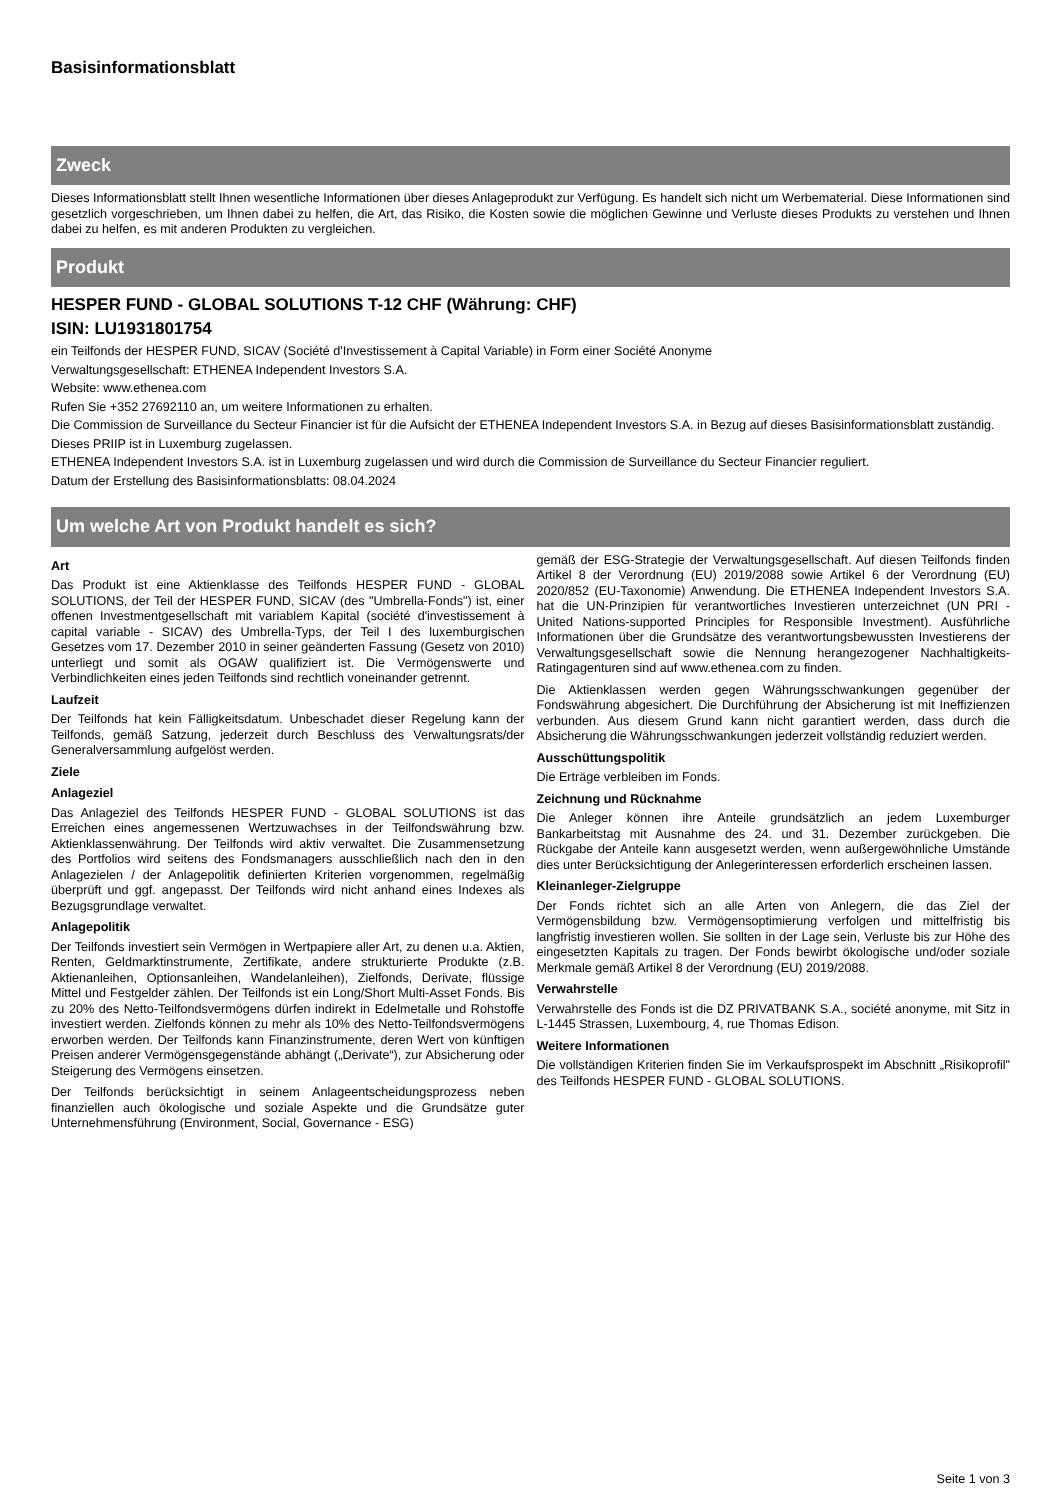Basisinformationsblatt
Zweck
Dieses Informationsblatt stellt Ihnen wesentliche Informationen über dieses Anlageprodukt zur Verfügung. Es handelt sich nicht um Werbematerial. Diese Informationen sind gesetzlich vorgeschrieben, um Ihnen dabei zu helfen, die Art, das Risiko, die Kosten sowie die möglichen Gewinne und Verluste dieses Produkts zu verstehen und Ihnen dabei zu helfen, es mit anderen Produkten zu vergleichen.
Produkt
HESPER FUND - GLOBAL SOLUTIONS T-12 CHF (Währung: CHF)
ISIN: LU1931801754
ein Teilfonds der HESPER FUND, SICAV (Société d'Investissement à Capital Variable) in Form einer Société Anonyme
Verwaltungsgesellschaft: ETHENEA Independent Investors S.A.
Website: www.ethenea.com
Rufen Sie +352 27692110 an, um weitere Informationen zu erhalten.
Die Commission de Surveillance du Secteur Financier ist für die Aufsicht der ETHENEA Independent Investors S.A. in Bezug auf dieses Basisinformationsblatt zuständig.
Dieses PRIIP ist in Luxemburg zugelassen.
ETHENEA Independent Investors S.A. ist in Luxemburg zugelassen und wird durch die Commission de Surveillance du Secteur Financier reguliert.
Datum der Erstellung des Basisinformationsblatts: 08.04.2024
Um welche Art von Produkt handelt es sich?
Art
Das Produkt ist eine Aktienklasse des Teilfonds HESPER FUND - GLOBAL SOLUTIONS, der Teil der HESPER FUND, SICAV (des "Umbrella-Fonds") ist, einer offenen Investmentgesellschaft mit variablem Kapital (société d'investissement à capital variable - SICAV) des Umbrella-Typs, der Teil I des luxemburgischen Gesetzes vom 17. Dezember 2010 in seiner geänderten Fassung (Gesetz von 2010) unterliegt und somit als OGAW qualifiziert ist. Die Vermögenswerte und Verbindlichkeiten eines jeden Teilfonds sind rechtlich voneinander getrennt.
Laufzeit
Der Teilfonds hat kein Fälligkeitsdatum. Unbeschadet dieser Regelung kann der Teilfonds, gemäß Satzung, jederzeit durch Beschluss des Verwaltungsrats/der Generalversammlung aufgelöst werden.
Ziele
Anlageziel
Das Anlageziel des Teilfonds HESPER FUND - GLOBAL SOLUTIONS ist das Erreichen eines angemessenen Wertzuwachses in der Teilfondswährung bzw. Aktienklassenwährung. Der Teilfonds wird aktiv verwaltet. Die Zusammensetzung des Portfolios wird seitens des Fondsmanagers ausschließlich nach den in den Anlagezielen / der Anlagepolitik definierten Kriterien vorgenommen, regelmäßig überprüft und ggf. angepasst. Der Teilfonds wird nicht anhand eines Indexes als Bezugsgrundlage verwaltet.
Anlagepolitik
Der Teilfonds investiert sein Vermögen in Wertpapiere aller Art, zu denen u.a. Aktien, Renten, Geldmarktinstrumente, Zertifikate, andere strukturierte Produkte (z.B. Aktienanleihen, Optionsanleihen, Wandelanleihen), Zielfonds, Derivate, flüssige Mittel und Festgelder zählen. Der Teilfonds ist ein Long/Short Multi-Asset Fonds. Bis zu 20% des Netto-Teilfondsvermögens dürfen indirekt in Edelmetalle und Rohstoffe investiert werden. Zielfonds können zu mehr als 10% des Netto-Teilfondsvermögens erworben werden. Der Teilfonds kann Finanzinstrumente, deren Wert von künftigen Preisen anderer Vermögensgegenstände abhängt („Derivate“), zur Absicherung oder Steigerung des Vermögens einsetzen.
Der Teilfonds berücksichtigt in seinem Anlageentscheidungsprozess neben finanziellen auch ökologische und soziale Aspekte und die Grundsätze guter Unternehmensführung (Environment, Social, Governance - ESG)
gemäß der ESG-Strategie der Verwaltungsgesellschaft. Auf diesen Teilfonds finden Artikel 8 der Verordnung (EU) 2019/2088 sowie Artikel 6 der Verordnung (EU) 2020/852 (EU-Taxonomie) Anwendung. Die ETHENEA Independent Investors S.A. hat die UN-Prinzipien für verantwortliches Investieren unterzeichnet (UN PRI - United Nations-supported Principles for Responsible Investment). Ausführliche Informationen über die Grundsätze des verantwortungsbewussten Investierens der Verwaltungsgesellschaft sowie die Nennung herangezogener Nachhaltigkeits-Ratingagenturen sind auf www.ethenea.com zu finden.
Die Aktienklassen werden gegen Währungsschwankungen gegenüber der Fondswährung abgesichert. Die Durchführung der Absicherung ist mit Ineffizienzen verbunden. Aus diesem Grund kann nicht garantiert werden, dass durch die Absicherung die Währungsschwankungen jederzeit vollständig reduziert werden.
Ausschüttungspolitik
Die Erträge verbleiben im Fonds.
Zeichnung und Rücknahme
Die Anleger können ihre Anteile grundsätzlich an jedem Luxemburger Bankarbeitstag mit Ausnahme des 24. und 31. Dezember zurückgeben. Die Rückgabe der Anteile kann ausgesetzt werden, wenn außergewöhnliche Umstände dies unter Berücksichtigung der Anlegerinteressen erforderlich erscheinen lassen.
Kleinanleger-Zielgruppe
Der Fonds richtet sich an alle Arten von Anlegern, die das Ziel der Vermögensbildung bzw. Vermögensoptimierung verfolgen und mittelfristig bis langfristig investieren wollen. Sie sollten in der Lage sein, Verluste bis zur Höhe des eingesetzten Kapitals zu tragen. Der Fonds bewirbt ökologische und/oder soziale Merkmale gemäß Artikel 8 der Verordnung (EU) 2019/2088.
Verwahrstelle
Verwahrstelle des Fonds ist die DZ PRIVATBANK S.A., société anonyme, mit Sitz in L-1445 Strassen, Luxembourg, 4, rue Thomas Edison.
Weitere Informationen
Die vollständigen Kriterien finden Sie im Verkaufsprospekt im Abschnitt „Risikoprofil" des Teilfonds HESPER FUND - GLOBAL SOLUTIONS.
Seite 1 von 3